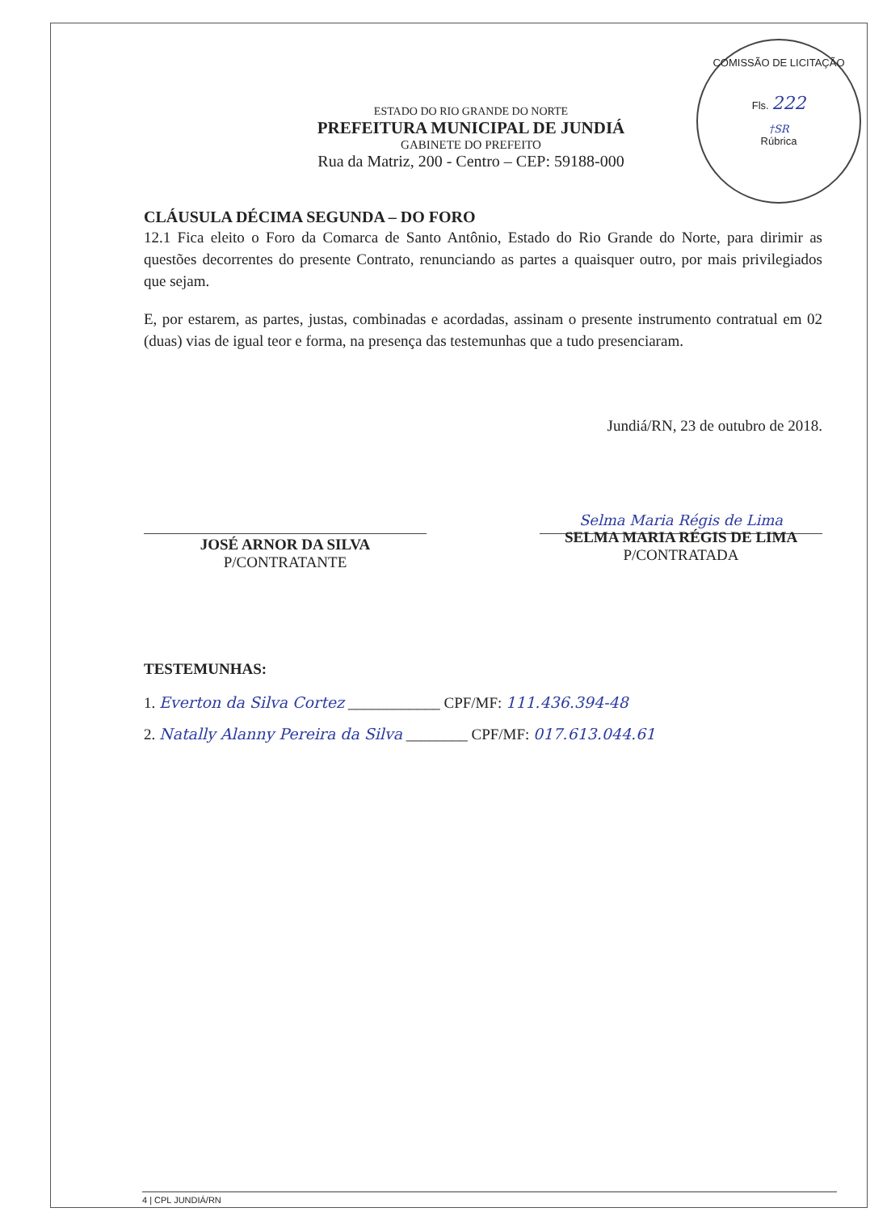COMISSÃO DE LICITAÇÃO
Fls. 222
†SR
Rúbrica
ESTADO DO RIO GRANDE DO NORTE
PREFEITURA MUNICIPAL DE JUNDIÁ
GABINETE DO PREFEITO
Rua da Matriz, 200 - Centro – CEP: 59188-000
CLÁUSULA DÉCIMA SEGUNDA – DO FORO
12.1 Fica eleito o Foro da Comarca de Santo Antônio, Estado do Rio Grande do Norte, para dirimir as questões decorrentes do presente Contrato, renunciando as partes a quaisquer outro, por mais privilegiados que sejam.
E, por estarem, as partes, justas, combinadas e acordadas, assinam o presente instrumento contratual em 02 (duas) vias de igual teor e forma, na presença das testemunhas que a tudo presenciaram.
Jundiá/RN, 23 de outubro de 2018.
JOSÉ ARNOR DA SILVA
P/CONTRATANTE
Selma Maria Régis de Lima
SELMA MARIA RÉGIS DE LIMA
P/CONTRATADA
TESTEMUNHAS:
1. Everton da Silva Cortez ____________ CPF/MF: 111.436.394-48
2. Natally Alanny Pereira da Silva ________ CPF/MF: 017.613.044.61
4 | CPL JUNDIÁ/RN